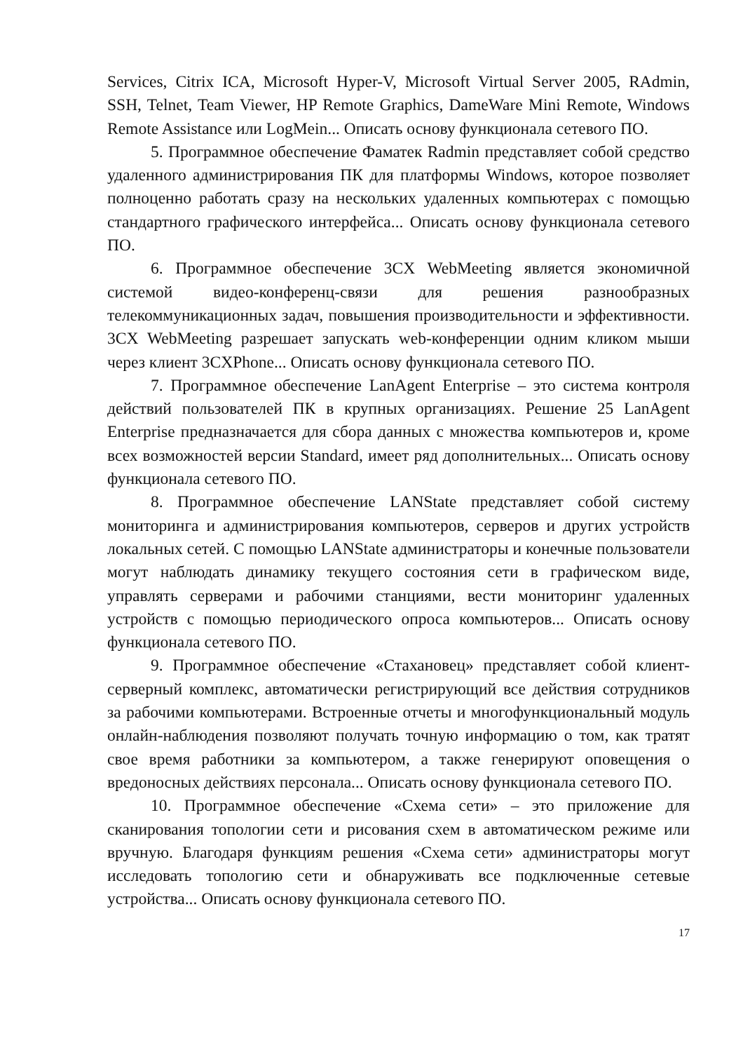Services, Citrix ICA, Microsoft Hyper-V, Microsoft Virtual Server 2005, RAdmin, SSH, Telnet, Team Viewer, HP Remote Graphics, DameWare Mini Remote, Windows Remote Assistance или LogMein... Описать основу функционала сетевого ПО.
5. Программное обеспечение Фаматек Radmin представляет собой средство удаленного администрирования ПК для платформы Windows, которое позволяет полноценно работать сразу на нескольких удаленных компьютерах с помощью стандартного графического интерфейса... Описать основу функционала сетевого ПО.
6. Программное обеспечение 3CX WebMeeting является экономичной системой видео-конференц-связи для решения разнообразных телекоммуникационных задач, повышения производительности и эффективности. 3CX WebMeeting разрешает запускать web-конференции одним кликом мыши через клиент 3CXPhone... Описать основу функционала сетевого ПО.
7. Программное обеспечение LanAgent Enterprise – это система контроля действий пользователей ПК в крупных организациях. Решение 25 LanAgent Enterprise предназначается для сбора данных с множества компьютеров и, кроме всех возможностей версии Standard, имеет ряд дополнительных... Описать основу функционала сетевого ПО.
8. Программное обеспечение LANState представляет собой систему мониторинга и администрирования компьютеров, серверов и других устройств локальных сетей. С помощью LANState администраторы и конечные пользователи могут наблюдать динамику текущего состояния сети в графическом виде, управлять серверами и рабочими станциями, вести мониторинг удаленных устройств с помощью периодического опроса компьютеров... Описать основу функционала сетевого ПО.
9. Программное обеспечение «Стахановец» представляет собой клиент-серверный комплекс, автоматически регистрирующий все действия сотрудников за рабочими компьютерами. Встроенные отчеты и многофункциональный модуль онлайн-наблюдения позволяют получать точную информацию о том, как тратят свое время работники за компьютером, а также генерируют оповещения о вредоносных действиях персонала... Описать основу функционала сетевого ПО.
10. Программное обеспечение «Схема сети» – это приложение для сканирования топологии сети и рисования схем в автоматическом режиме или вручную. Благодаря функциям решения «Схема сети» администраторы могут исследовать топологию сети и обнаруживать все подключенные сетевые устройства... Описать основу функционала сетевого ПО.
17